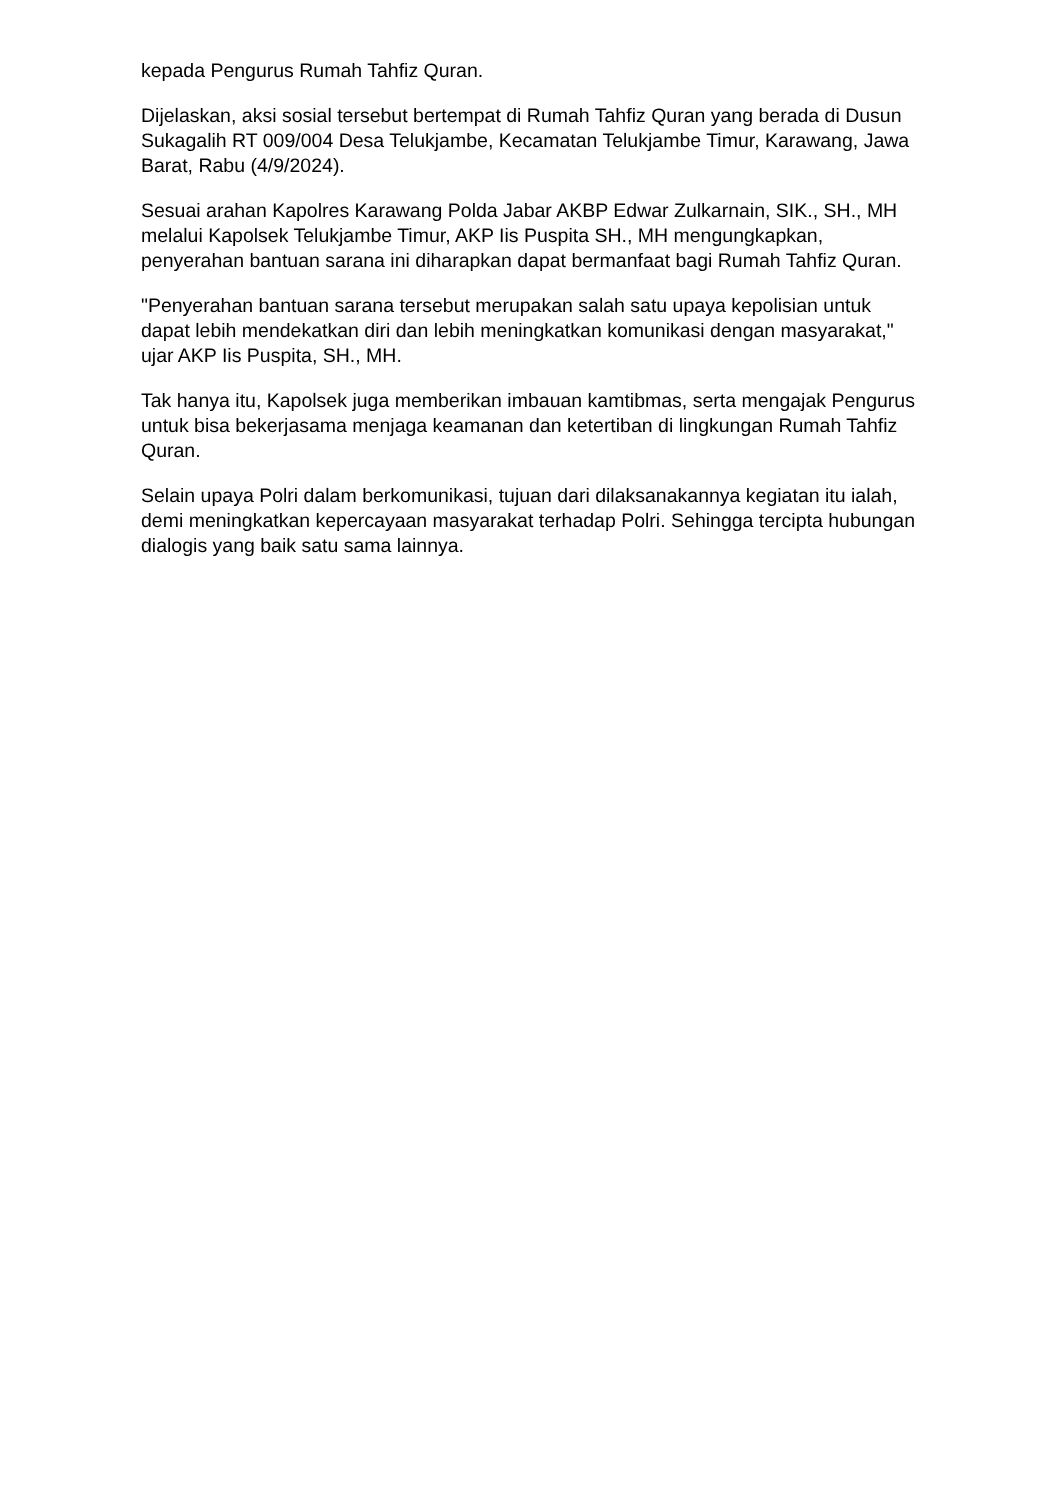kepada Pengurus Rumah Tahfiz Quran.
Dijelaskan, aksi sosial tersebut bertempat di Rumah Tahfiz Quran yang berada di Dusun Sukagalih RT 009/004 Desa Telukjambe, Kecamatan Telukjambe Timur, Karawang, Jawa Barat, Rabu (4/9/2024).
Sesuai arahan Kapolres Karawang Polda Jabar AKBP Edwar Zulkarnain, SIK., SH., MH melalui Kapolsek Telukjambe Timur, AKP Iis Puspita SH., MH mengungkapkan, penyerahan bantuan sarana ini diharapkan dapat bermanfaat bagi Rumah Tahfiz Quran.
"Penyerahan bantuan sarana tersebut merupakan salah satu upaya kepolisian untuk dapat lebih mendekatkan diri dan lebih meningkatkan komunikasi dengan masyarakat," ujar AKP Iis Puspita, SH., MH.
Tak hanya itu, Kapolsek juga memberikan imbauan kamtibmas, serta mengajak Pengurus untuk bisa bekerjasama menjaga keamanan dan ketertiban di lingkungan Rumah Tahfiz Quran.
Selain upaya Polri dalam berkomunikasi, tujuan dari dilaksanakannya kegiatan itu ialah, demi meningkatkan kepercayaan masyarakat terhadap Polri. Sehingga tercipta hubungan dialogis yang baik satu sama lainnya.